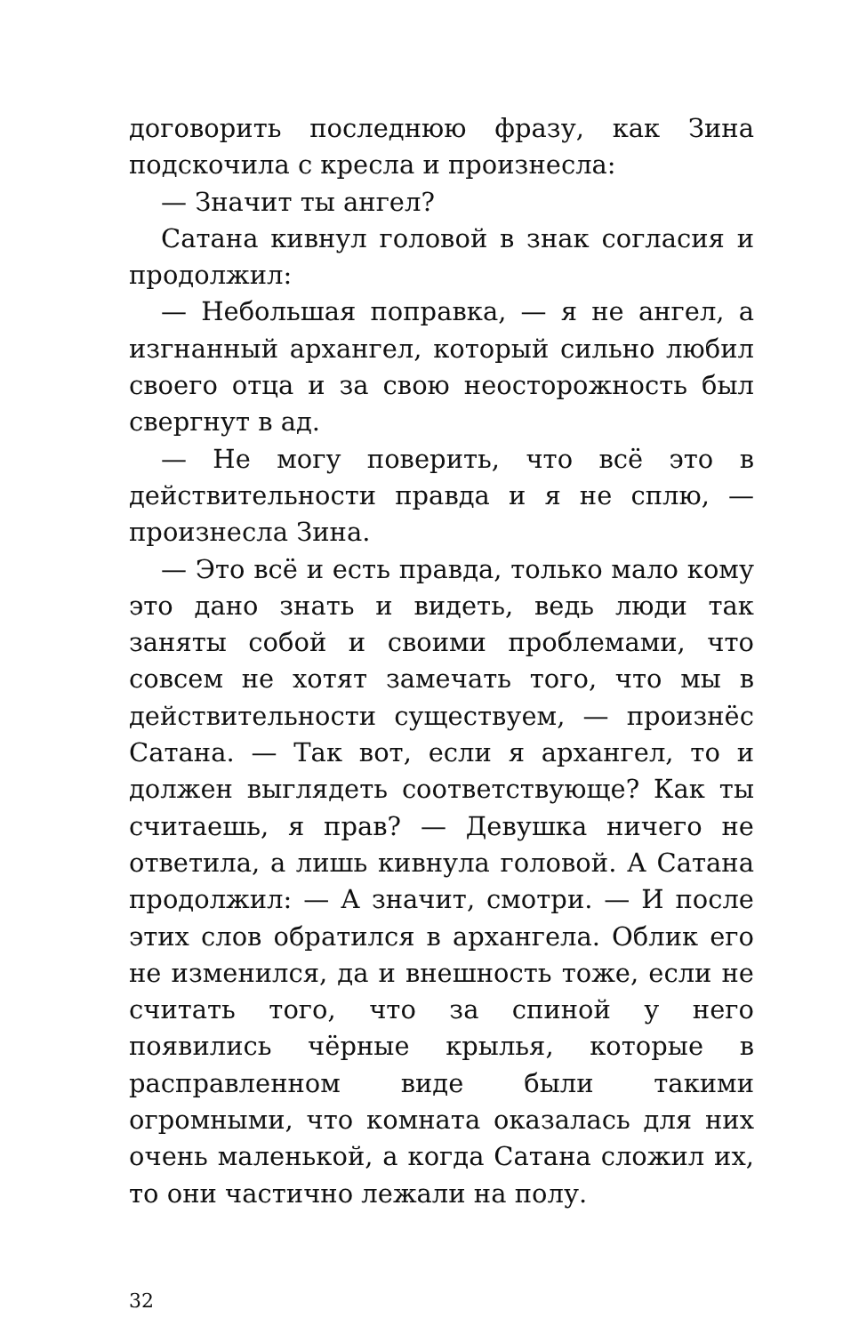договорить последнюю фразу, как Зина подскочила с кресла и произнесла:
— Значит ты ангел?
Сатана кивнул головой в знак согласия и продолжил:
— Небольшая поправка, — я не ангел, а изгнанный архангел, который сильно любил своего отца и за свою неосторожность был свергнут в ад.
— Не могу поверить, что всё это в действительности правда и я не сплю, — произнесла Зина.
— Это всё и есть правда, только мало кому это дано знать и видеть, ведь люди так заняты собой и своими проблемами, что совсем не хотят замечать того, что мы в действительности существуем, — произнёс Сатана. — Так вот, если я архангел, то и должен выглядеть соответствующе? Как ты считаешь, я прав? — Девушка ничего не ответила, а лишь кивнула головой. А Сатана продолжил: — А значит, смотри. — И после этих слов обратился в архангела. Облик его не изменился, да и внешность тоже, если не считать того, что за спиной у него появились чёрные крылья, которые в расправленном виде были такими огромными, что комната оказалась для них очень маленькой, а когда Сатана сложил их, то они частично лежали на полу.
32